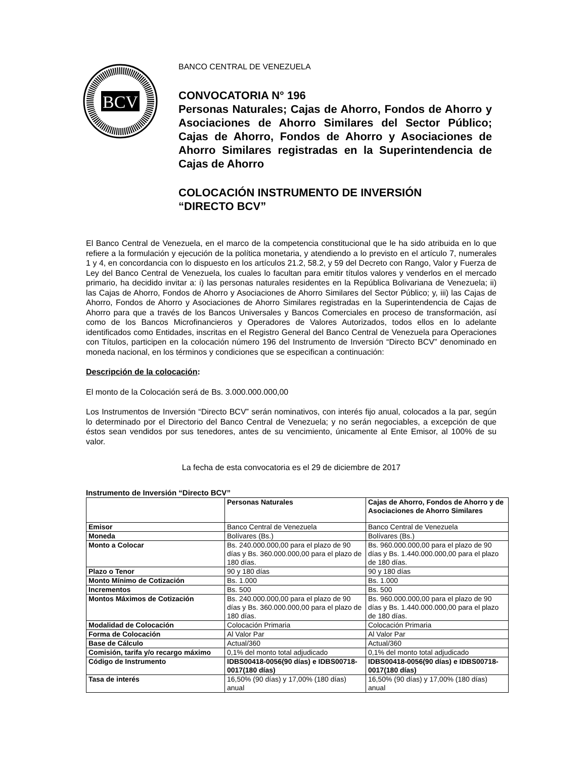BCV
BANCO CENTRAL DE VENEZUELA
CONVOCATORIA N° 196
Personas Naturales; Cajas de Ahorro, Fondos de Ahorro y Asociaciones de Ahorro Similares del Sector Público; Cajas de Ahorro, Fondos de Ahorro y Asociaciones de Ahorro Similares registradas en la Superintendencia de Cajas de Ahorro
COLOCACIÓN INSTRUMENTO DE INVERSIÓN
“DIRECTO BCV”
El Banco Central de Venezuela, en el marco de la competencia constitucional que le ha sido atribuida en lo que refiere a la formulación y ejecución de la política monetaria, y atendiendo a lo previsto en el artículo 7, numerales 1 y 4, en concordancia con lo dispuesto en los artículos 21.2, 58.2, y 59 del Decreto con Rango, Valor y Fuerza de Ley del Banco Central de Venezuela, los cuales lo facultan para emitir títulos valores y venderlos en el mercado primario, ha decidido invitar a: i) las personas naturales residentes en la República Bolivariana de Venezuela; ii) las Cajas de Ahorro, Fondos de Ahorro y Asociaciones de Ahorro Similares del Sector Público; y, iii) las Cajas de Ahorro, Fondos de Ahorro y Asociaciones de Ahorro Similares registradas en la Superintendencia de Cajas de Ahorro para que a través de los Bancos Universales y Bancos Comerciales en proceso de transformación, así como de los Bancos Microfinancieros y Operadores de Valores Autorizados, todos ellos en lo adelante identificados como Entidades, inscritas en el Registro General del Banco Central de Venezuela para Operaciones con Títulos, participen en la colocación número 196 del Instrumento de Inversión “Directo BCV” denominado en moneda nacional, en los términos y condiciones que se especifican a continuación:
Descripción de la colocación:
El monto de la Colocación será de Bs. 3.000.000.000,00
Los Instrumentos de Inversión “Directo BCV” serán nominativos, con interés fijo anual, colocados a la par, según lo determinado por el Directorio del Banco Central de Venezuela; y no serán negociables, a excepción de que éstos sean vendidos por sus tenedores, antes de su vencimiento, únicamente al Ente Emisor, al 100% de su valor.
La fecha de esta convocatoria es el 29 de diciembre de 2017
Instrumento de Inversión “Directo BCV”
| | Personas Naturales | Cajas de Ahorro, Fondos de Ahorro y de Asociaciones de Ahorro Similares |
| Emisor | Banco Central de Venezuela | Banco Central de Venezuela |
| Moneda | Bolívares (Bs.) | Bolívares (Bs.) |
| Monto a Colocar | Bs. 240.000.000,00 para el plazo de 90 días y Bs. 360.000.000,00 para el plazo de 180 días. | Bs. 960.000.000,00 para el plazo de 90 días y Bs. 1.440.000.000,00 para el plazo de 180 días. |
| Plazo o Tenor | 90 y 180 días | 90 y 180 días |
| Monto Mínimo de Cotización | Bs. 1.000 | Bs. 1.000 |
| Incrementos | Bs. 500 | Bs. 500 |
| Montos Máximos de Cotización | Bs. 240.000.000,00 para el plazo de 90 días y Bs. 360.000.000,00 para el plazo de 180 días. | Bs. 960.000.000,00 para el plazo de 90 días y Bs. 1.440.000.000,00 para el plazo de 180 días. |
| Modalidad de Colocación | Colocación Primaria | Colocación Primaria |
| Forma de Colocación | Al Valor Par | Al Valor Par |
| Base de Cálculo | Actual/360 | Actual/360 |
| Comisión, tarifa y/o recargo máximo | 0,1% del monto total adjudicado | 0,1% del monto total adjudicado |
| Código de Instrumento | IDBS00418-0056(90 días) e IDBS00718-0017(180 días) | IDBS00418-0056(90 días) e IDBS00718-0017(180 días) |
| Tasa de interés | 16,50% (90 días) y 17,00% (180 días) anual | 16,50% (90 días) y 17,00% (180 días) anual |